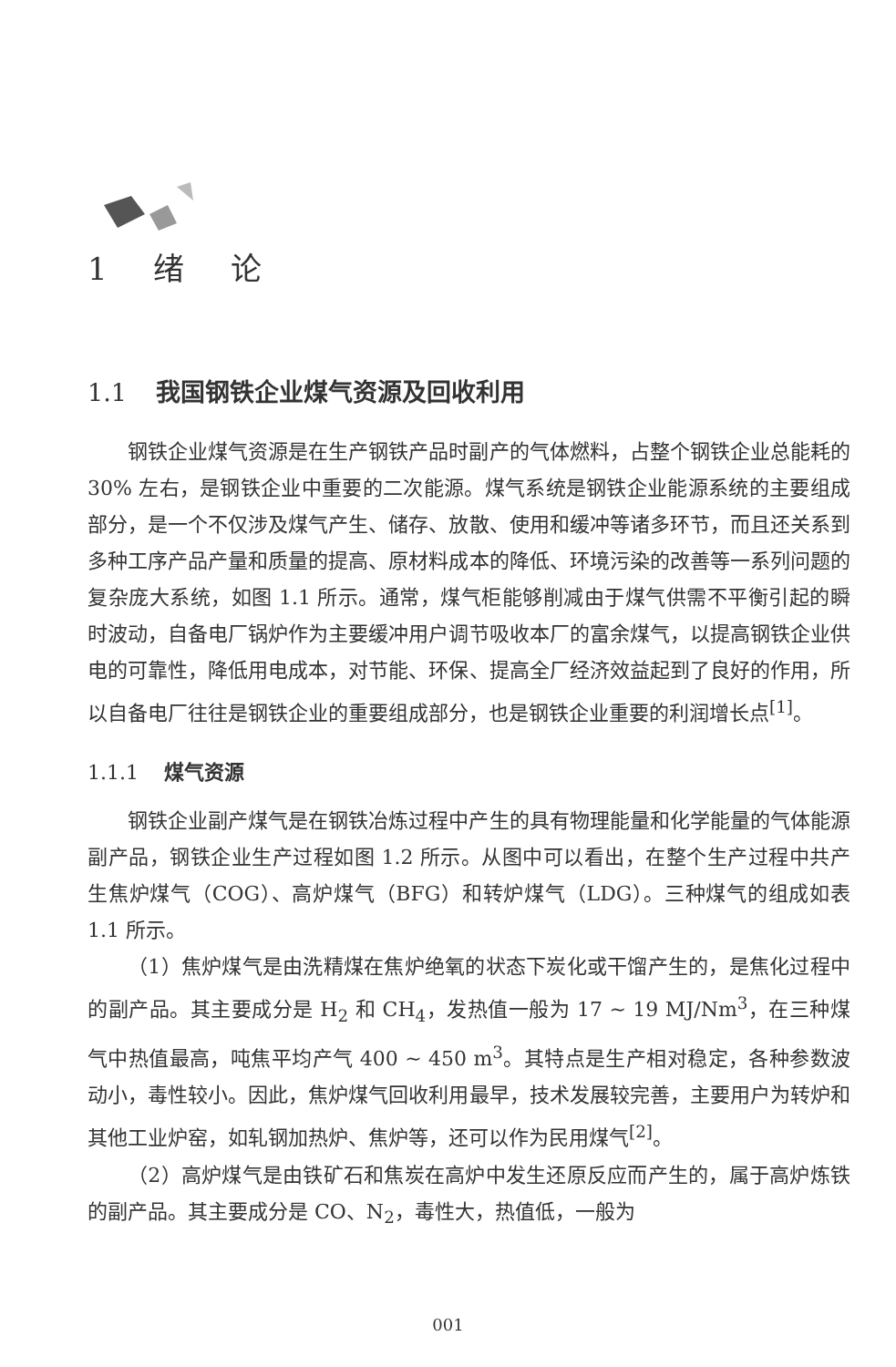1 绪 论
1.1 我国钢铁企业煤气资源及回收利用
钢铁企业煤气资源是在生产钢铁产品时副产的气体燃料，占整个钢铁企业总能耗的 30% 左右，是钢铁企业中重要的二次能源。煤气系统是钢铁企业能源系统的主要组成部分，是一个不仅涉及煤气产生、储存、放散、使用和缓冲等诸多环节，而且还关系到多种工序产品产量和质量的提高、原材料成本的降低、环境污染的改善等一系列问题的复杂庞大系统，如图 1.1 所示。通常，煤气柜能够削减由于煤气供需不平衡引起的瞬时波动，自备电厂锅炉作为主要缓冲用户调节吸收本厂的富余煤气，以提高钢铁企业供电的可靠性，降低用电成本，对节能、环保、提高全厂经济效益起到了良好的作用，所以自备电厂往往是钢铁企业的重要组成部分，也是钢铁企业重要的利润增长点<sup>[1]</sup>。
1.1.1 煤气资源
钢铁企业副产煤气是在钢铁冶炼过程中产生的具有物理能量和化学能量的气体能源副产品，钢铁企业生产过程如图 1.2 所示。从图中可以看出，在整个生产过程中共产生焦炉煤气（COG）、高炉煤气（BFG）和转炉煤气（LDG）。三种煤气的组成如表 1.1 所示。
（1）焦炉煤气是由洗精煤在焦炉绝氧的状态下炭化或干馏产生的，是焦化过程中的副产品。其主要成分是 H<sub>2</sub> 和 CH<sub>4</sub>，发热值一般为 17 ~ 19 MJ/Nm<sup>3</sup>，在三种煤气中热值最高，吨焦平均产气 400 ~ 450 m<sup>3</sup>。其特点是生产相对稳定，各种参数波动小，毒性较小。因此，焦炉煤气回收利用最早，技术发展较完善，主要用户为转炉和其他工业炉窑，如轧钢加热炉、焦炉等，还可以作为民用煤气<sup>[2]</sup>。
（2）高炉煤气是由铁矿石和焦炭在高炉中发生还原反应而产生的，属于高炉炼铁的副产品。其主要成分是 CO、N<sub>2</sub>，毒性大，热值低，一般为
001